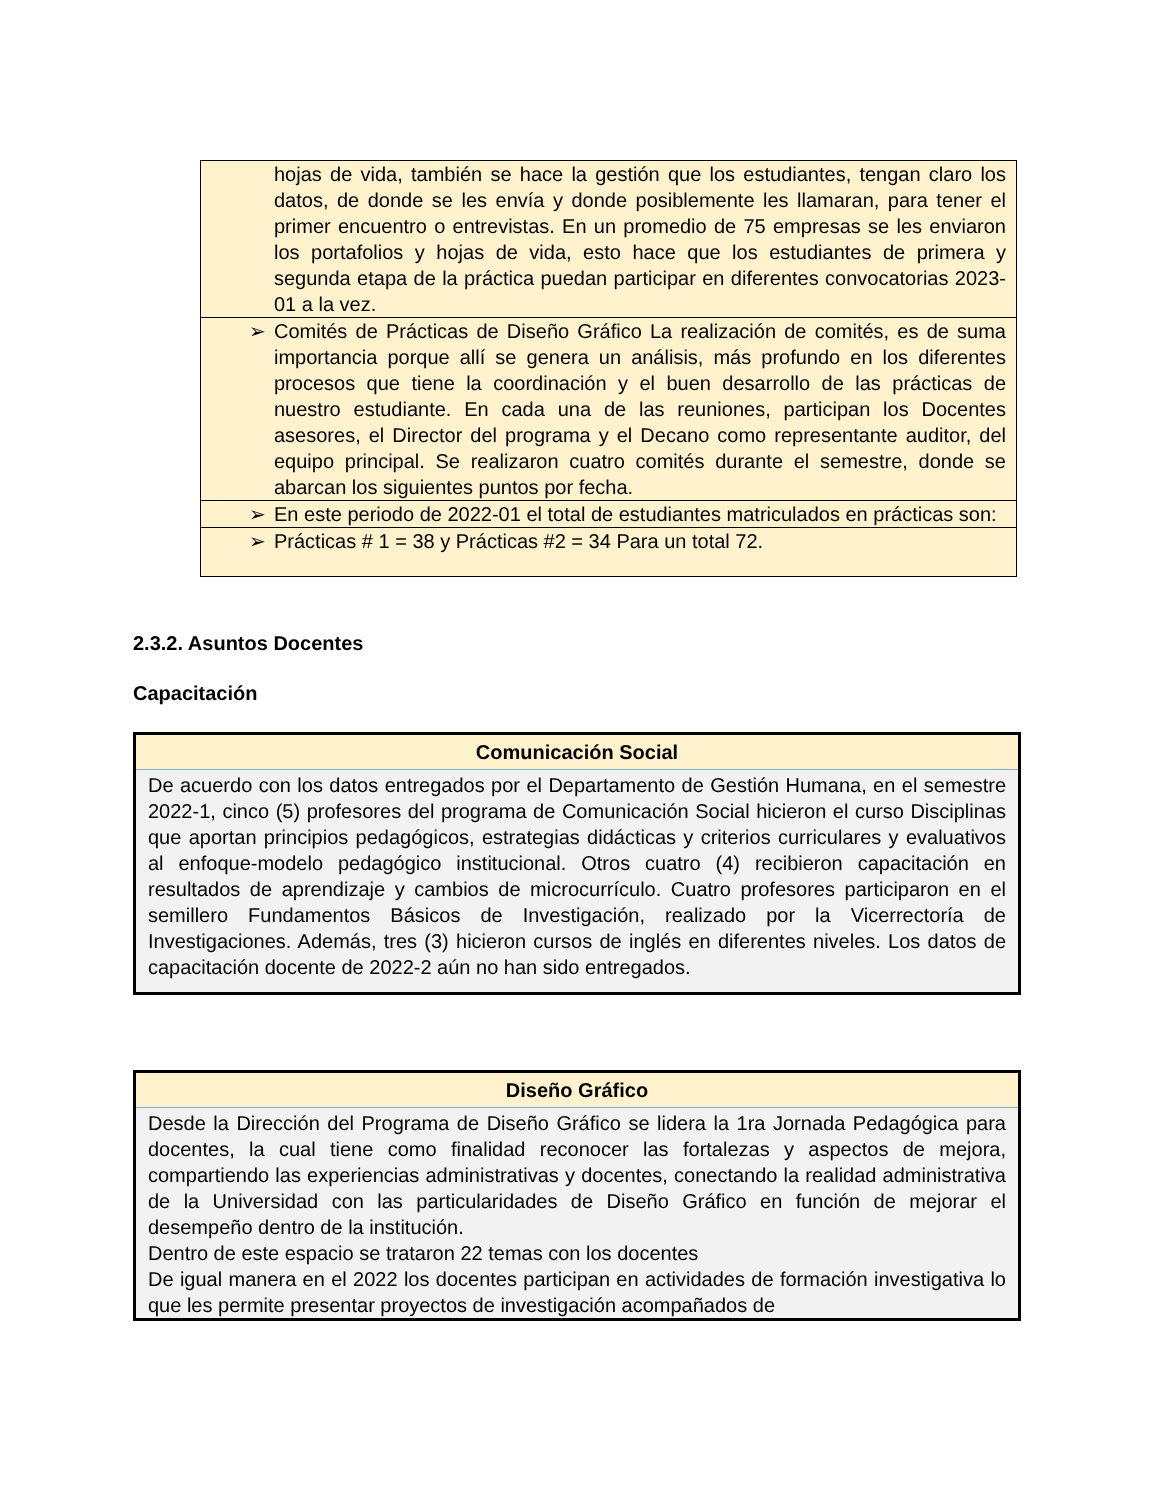| | hojas de vida, también se hace la gestión que los estudiantes, tengan claro los datos, de donde se les envía y donde posiblemente les llamaran, para tener el primer encuentro o entrevistas. En un promedio de 75 empresas se les enviaron los portafolios y hojas de vida, esto hace que los estudiantes de primera y segunda etapa de la práctica puedan participar en diferentes convocatorias 2023- 01 a la vez. |
| ➢ | Comités de Prácticas de Diseño Gráfico La realización de comités, es de suma importancia porque allí se genera un análisis, más profundo en los diferentes procesos que tiene la coordinación y el buen desarrollo de las prácticas de nuestro estudiante. En cada una de las reuniones, participan los Docentes asesores, el Director del programa y el Decano como representante auditor, del equipo principal. Se realizaron cuatro comités durante el semestre, donde se abarcan los siguientes puntos por fecha. |
| ➢ | En este periodo de 2022-01 el total de estudiantes matriculados en prácticas son: |
| ➢ | Prácticas # 1 = 38 y Prácticas #2 = 34 Para un total 72. |
2.3.2. Asuntos Docentes
Capacitación
Comunicación Social
De acuerdo con los datos entregados por el Departamento de Gestión Humana, en el semestre 2022-1, cinco (5) profesores del programa de Comunicación Social hicieron el curso Disciplinas que aportan principios pedagógicos, estrategias didácticas y criterios curriculares y evaluativos al enfoque-modelo pedagógico institucional. Otros cuatro (4) recibieron capacitación en resultados de aprendizaje y cambios de microcurrículo. Cuatro profesores participaron en el semillero Fundamentos Básicos de Investigación, realizado por la Vicerrectoría de Investigaciones. Además, tres (3) hicieron cursos de inglés en diferentes niveles. Los datos de capacitación docente de 2022-2 aún no han sido entregados.
Diseño Gráfico
Desde la Dirección del Programa de Diseño Gráfico se lidera la 1ra Jornada Pedagógica para docentes, la cual tiene como finalidad reconocer las fortalezas y aspectos de mejora, compartiendo las experiencias administrativas y docentes, conectando la realidad administrativa de la Universidad con las particularidades de Diseño Gráfico en función de mejorar el desempeño dentro de la institución.
Dentro de este espacio se trataron 22 temas con los docentes
De igual manera en el 2022 los docentes participan en actividades de formación investigativa lo que les permite presentar proyectos de investigación acompañados de